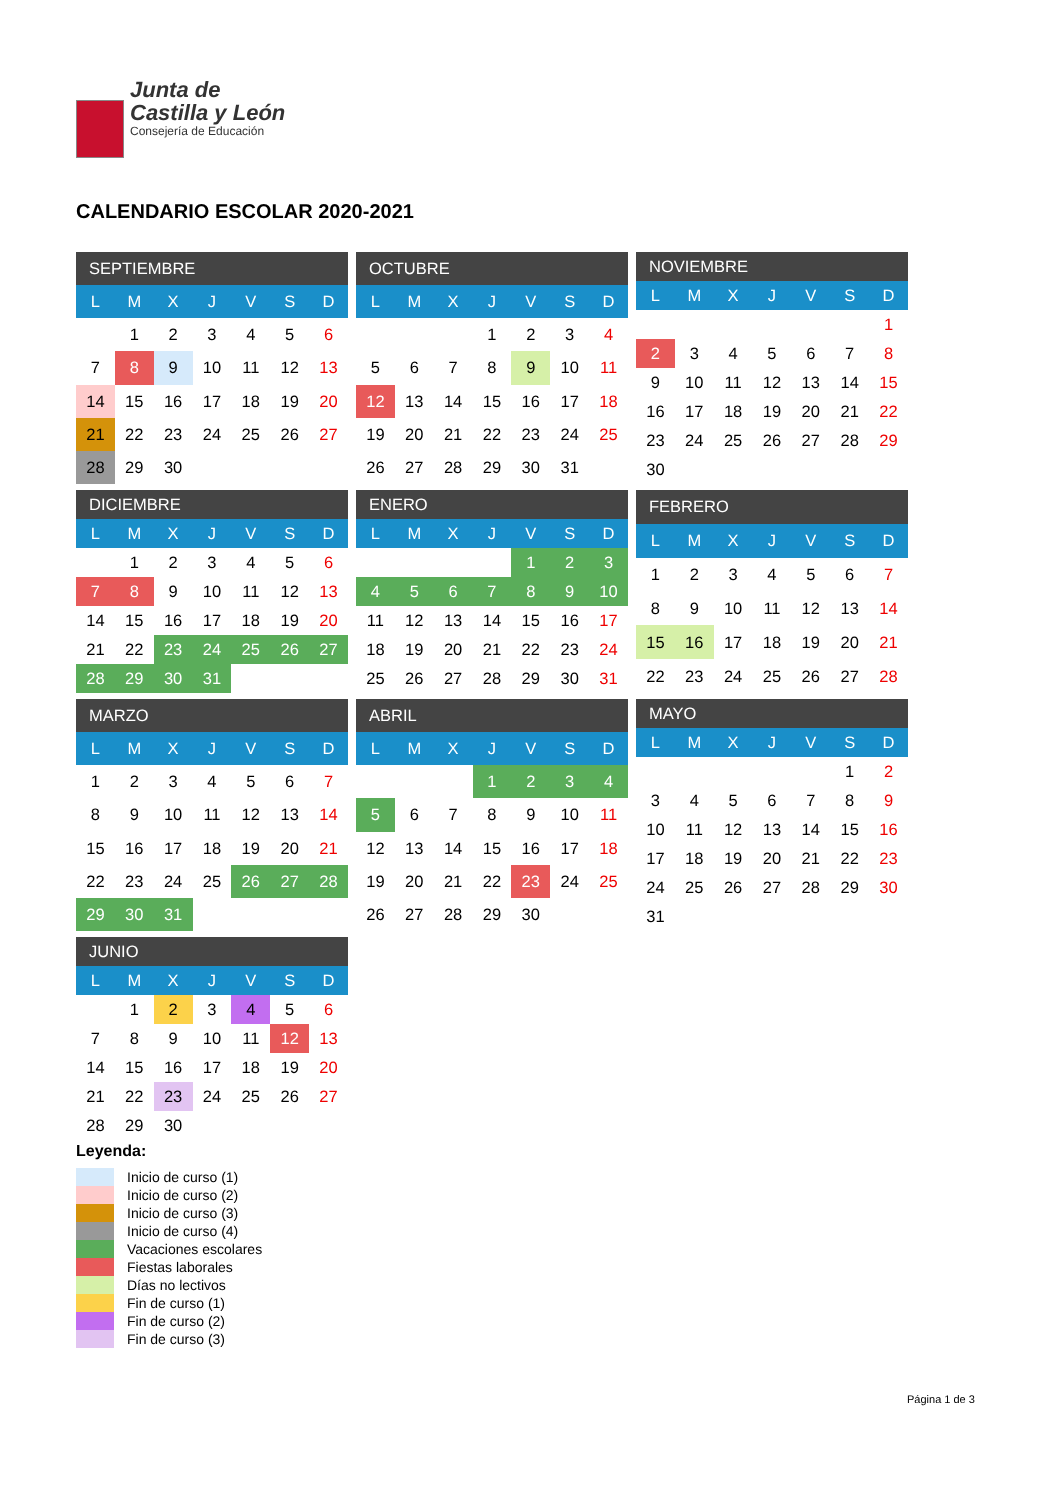Junta de
Castilla y León
Consejería de Educación
CALENDARIO ESCOLAR 2020-2021
| SEPTIEMBRE | | | | | | |
| --- | --- | --- | --- | --- | --- | --- |
| L | M | X | J | V | S | D |
| | 1 | 2 | 3 | 4 | 5 | 6 |
| 7 | 8 | 9 | 10 | 11 | 12 | 13 |
| 14 | 15 | 16 | 17 | 18 | 19 | 20 |
| 21 | 22 | 23 | 24 | 25 | 26 | 27 |
| 28 | 29 | 30 | | | | |
| OCTUBRE | | | | | | |
| --- | --- | --- | --- | --- | --- | --- |
| L | M | X | J | V | S | D |
| | | | 1 | 2 | 3 | 4 |
| 5 | 6 | 7 | 8 | 9 | 10 | 11 |
| 12 | 13 | 14 | 15 | 16 | 17 | 18 |
| 19 | 20 | 21 | 22 | 23 | 24 | 25 |
| 26 | 27 | 28 | 29 | 30 | 31 | |
| NOVIEMBRE | | | | | | |
| --- | --- | --- | --- | --- | --- | --- |
| L | M | X | J | V | S | D |
| | | | | | | 1 |
| 2 | 3 | 4 | 5 | 6 | 7 | 8 |
| 9 | 10 | 11 | 12 | 13 | 14 | 15 |
| 16 | 17 | 18 | 19 | 20 | 21 | 22 |
| 23 | 24 | 25 | 26 | 27 | 28 | 29 |
| 30 | | | | | | |
| DICIEMBRE | | | | | | |
| --- | --- | --- | --- | --- | --- | --- |
| L | M | X | J | V | S | D |
| | 1 | 2 | 3 | 4 | 5 | 6 |
| 7 | 8 | 9 | 10 | 11 | 12 | 13 |
| 14 | 15 | 16 | 17 | 18 | 19 | 20 |
| 21 | 22 | 23 | 24 | 25 | 26 | 27 |
| 28 | 29 | 30 | 31 | | | |
| ENERO | | | | | | |
| --- | --- | --- | --- | --- | --- | --- |
| L | M | X | J | V | S | D |
| | | | | 1 | 2 | 3 |
| 4 | 5 | 6 | 7 | 8 | 9 | 10 |
| 11 | 12 | 13 | 14 | 15 | 16 | 17 |
| 18 | 19 | 20 | 21 | 22 | 23 | 24 |
| 25 | 26 | 27 | 28 | 29 | 30 | 31 |
| FEBRERO | | | | | | |
| --- | --- | --- | --- | --- | --- | --- |
| L | M | X | J | V | S | D |
| 1 | 2 | 3 | 4 | 5 | 6 | 7 |
| 8 | 9 | 10 | 11 | 12 | 13 | 14 |
| 15 | 16 | 17 | 18 | 19 | 20 | 21 |
| 22 | 23 | 24 | 25 | 26 | 27 | 28 |
| MARZO | | | | | | |
| --- | --- | --- | --- | --- | --- | --- |
| L | M | X | J | V | S | D |
| 1 | 2 | 3 | 4 | 5 | 6 | 7 |
| 8 | 9 | 10 | 11 | 12 | 13 | 14 |
| 15 | 16 | 17 | 18 | 19 | 20 | 21 |
| 22 | 23 | 24 | 25 | 26 | 27 | 28 |
| 29 | 30 | 31 | | | | |
| ABRIL | | | | | | |
| --- | --- | --- | --- | --- | --- | --- |
| L | M | X | J | V | S | D |
| | | | 1 | 2 | 3 | 4 |
| 5 | 6 | 7 | 8 | 9 | 10 | 11 |
| 12 | 13 | 14 | 15 | 16 | 17 | 18 |
| 19 | 20 | 21 | 22 | 23 | 24 | 25 |
| 26 | 27 | 28 | 29 | 30 | | |
| MAYO | | | | | | |
| --- | --- | --- | --- | --- | --- | --- |
| L | M | X | J | V | S | D |
| | | | | | 1 | 2 |
| 3 | 4 | 5 | 6 | 7 | 8 | 9 |
| 10 | 11 | 12 | 13 | 14 | 15 | 16 |
| 17 | 18 | 19 | 20 | 21 | 22 | 23 |
| 24 | 25 | 26 | 27 | 28 | 29 | 30 |
| 31 | | | | | | |
| JUNIO | | | | | | |
| --- | --- | --- | --- | --- | --- | --- |
| L | M | X | J | V | S | D |
| | 1 | 2 | 3 | 4 | 5 | 6 |
| 7 | 8 | 9 | 10 | 11 | 12 | 13 |
| 14 | 15 | 16 | 17 | 18 | 19 | 20 |
| 21 | 22 | 23 | 24 | 25 | 26 | 27 |
| 28 | 29 | 30 | | | | |
Leyenda:
Inicio de curso (1)
Inicio de curso (2)
Inicio de curso (3)
Inicio de curso (4)
Vacaciones escolares
Fiestas laborales
Días no lectivos
Fin de curso (1)
Fin de curso (2)
Fin de curso (3)
Página 1 de 3